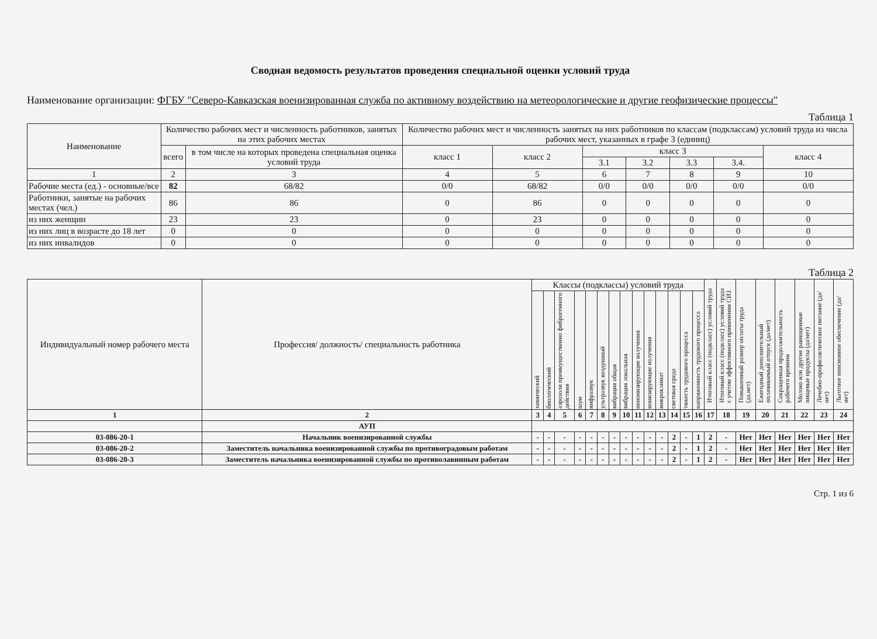Сводная ведомость результатов проведения специальной оценки условий труда
Наименование организации: ФГБУ "Северо-Кавказская военизированная служба по активному воздействию на метеорологические и другие геофизические процессы"
Таблица 1
| Наименование | Количество рабочих мест и численность работников, занятых на этих рабочих местах | | Количество рабочих мест и численность занятых на них работников по классам (подклассам) условий труда из числа рабочих мест, указанных в графе 3 (единиц) | | | | | | |
| | всего | в том числе на которых проведена специальная оценка условий труда | класс 1 | класс 2 | класс 3 | | | | класс 4 |
| | | | | | 3.1 | 3.2 | 3.3 | 3.4. | |
| 1 | 2 | 3 | 4 | 5 | 6 | 7 | 8 | 9 | 10 |
| Рабочие места (ед.) - основные/все | 82 | 68/82 | 0/0 | 68/82 | 0/0 | 0/0 | 0/0 | 0/0 | 0/0 |
| Работники, занятые на рабочих местах (чел.) | 86 | 86 | 0 | 86 | 0 | 0 | 0 | 0 | 0 |
| из них женщин | 23 | 23 | 0 | 23 | 0 | 0 | 0 | 0 | 0 |
| из них лиц в возрасте до 18 лет | 0 | 0 | 0 | 0 | 0 | 0 | 0 | 0 | 0 |
| из них инвалидов | 0 | 0 | 0 | 0 | 0 | 0 | 0 | 0 | 0 |
Таблица 2
| Индивидуальный номер рабочего места | Профессия/ должность/ специальность работника | Классы (подклассы) условий труда | | | | | | | | | | | | | | Итоговый класс (подкласс) условий труда | Итоговый класс (подкласс) условий труда с учетом эффективного применения СИЗ | Повышенный размер оплаты труда (да,нет) | Ежегодный дополнительный оплачиваемый отпуск (да/нет) | Сокращенная продолжительность рабочего времени | Молоко или другие равноценные пищевые продукты (да/нет) | Лечебно-профилактическое питание (да/нет) | Льготное пенсионное обеспечение (да/нет) |
| --- | --- | --- | --- | --- | --- | --- | --- | --- | --- | --- | --- | --- | --- | --- | --- | --- | --- | --- | --- | --- | --- | --- | --- |
| | | химический | биологический | аэрозоли преимущественно фиброгенного действия | шум | инфразвук | ультразвук воздушный | вибрация общая | вибрация локальная | неионизирующие излучения | ионизирующие излучения | микроклимат | световая среда | тяжесть трудового процесса | напряженность трудового процесса | | | | | | | | |
| 1 | 2 | 3 | 4 | 5 | 6 | 7 | 8 | 9 | 10 | 11 | 12 | 13 | 14 | 15 | 16 | 17 | 18 | 19 | 20 | 21 | 22 | 23 | 24 |
| | АУП | | | | | | | | | | | | | | | | | | | | | | |
| 03-086-20-1 | Начальник военизированной службы | - | - | - | - | - | - | - | - | - | - | - | 2 | - | 1 | 2 | - | Нет | Нет | Нет | Нет | Нет | Нет |
| 03-086-20-2 | Заместитель начальника военизированной службы по противоградовым работам | - | - | - | - | - | - | - | - | - | - | - | 2 | - | 1 | 2 | - | Нет | Нет | Нет | Нет | Нет | Нет |
| 03-086-20-3 | Заместитель начальника военизированной службы по противолавинным работам | - | - | - | - | - | - | - | - | - | - | - | 2 | - | 1 | 2 | - | Нет | Нет | Нет | Нет | Нет | Нет |
Стр. 1 из 6